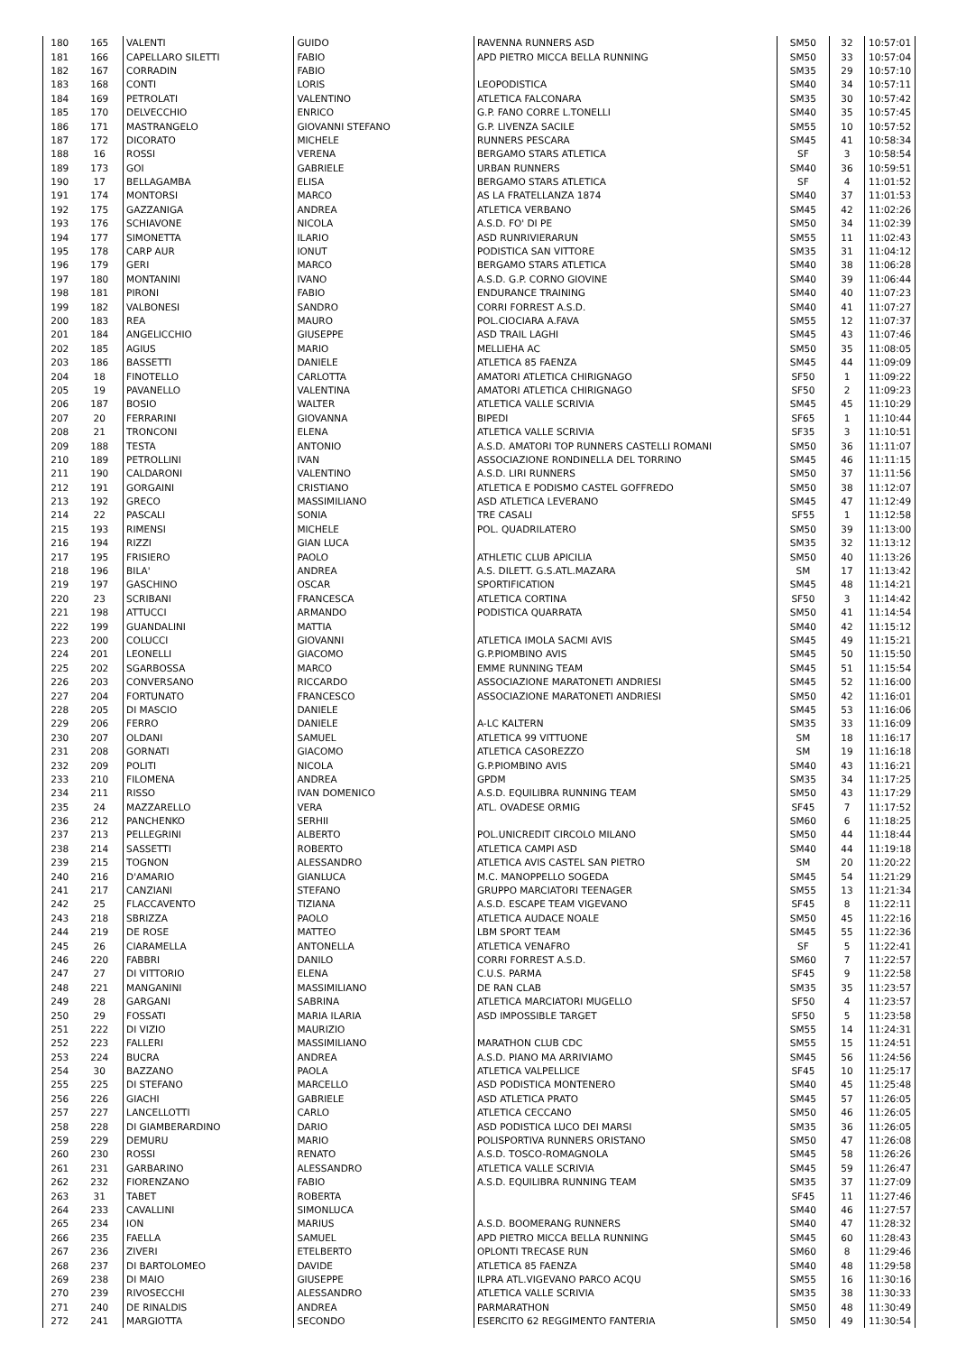| 180 | 165 | VALENTI | GUIDO | RAVENNA RUNNERS ASD | SM50 | 32 | 10:57:01 |
| 181 | 166 | CAPELLARO SILETTI | FABIO | APD PIETRO MICCA BELLA RUNNING | SM50 | 33 | 10:57:04 |
| 182 | 167 | CORRADIN | FABIO | | SM35 | 29 | 10:57:10 |
| 183 | 168 | CONTI | LORIS | LEOPODISTICA | SM40 | 34 | 10:57:11 |
| 184 | 169 | PETROLATI | VALENTINO | ATLETICA FALCONARA | SM35 | 30 | 10:57:42 |
| 185 | 170 | DELVECCHIO | ENRICO | G.P. FANO CORRE L.TONELLI | SM40 | 35 | 10:57:45 |
| 186 | 171 | MASTRANGELO | GIOVANNI STEFANO | G.P. LIVENZA SACILE | SM55 | 10 | 10:57:52 |
| 187 | 172 | DICORATO | MICHELE | RUNNERS PESCARA | SM45 | 41 | 10:58:34 |
| 188 | 16 | ROSSI | VERENA | BERGAMO STARS ATLETICA | SF | 3 | 10:58:54 |
| 189 | 173 | GOI | GABRIELE | URBAN RUNNERS | SM40 | 36 | 10:59:51 |
| 190 | 17 | BELLAGAMBA | ELISA | BERGAMO STARS ATLETICA | SF | 4 | 11:01:52 |
| 191 | 174 | MONTORSI | MARCO | AS LA FRATELLANZA 1874 | SM40 | 37 | 11:01:53 |
| 192 | 175 | GAZZANIGA | ANDREA | ATLETICA VERBANO | SM45 | 42 | 11:02:26 |
| 193 | 176 | SCHIAVONE | NICOLA | A.S.D. FO' DI PE | SM50 | 34 | 11:02:39 |
| 194 | 177 | SIMONETTA | ILARIO | ASD RUNRIVIERARUN | SM55 | 11 | 11:02:43 |
| 195 | 178 | CARP AUR | IONUT | PODISTICA SAN VITTORE | SM35 | 31 | 11:04:12 |
| 196 | 179 | GERI | MARCO | BERGAMO STARS ATLETICA | SM40 | 38 | 11:06:28 |
| 197 | 180 | MONTANINI | IVANO | A.S.D. G.P. CORNO GIOVINE | SM40 | 39 | 11:06:44 |
| 198 | 181 | PIRONI | FABIO | ENDURANCE TRAINING | SM40 | 40 | 11:07:23 |
| 199 | 182 | VALBONESI | SANDRO | CORRI FORREST A.S.D. | SM40 | 41 | 11:07:27 |
| 200 | 183 | REA | MAURO | POL.CIOCIARA A.FAVA | SM55 | 12 | 11:07:37 |
| 201 | 184 | ANGELICCHIO | GIUSEPPE | ASD TRAIL LAGHI | SM45 | 43 | 11:07:46 |
| 202 | 185 | AGIUS | MARIO | MELLIEHA AC | SM50 | 35 | 11:08:05 |
| 203 | 186 | BASSETTI | DANIELE | ATLETICA 85 FAENZA | SM45 | 44 | 11:09:09 |
| 204 | 18 | FINOTELLO | CARLOTTA | AMATORI ATLETICA CHIRIGNAGO | SF50 | 1 | 11:09:22 |
| 205 | 19 | PAVANELLO | VALENTINA | AMATORI ATLETICA CHIRIGNAGO | SF50 | 2 | 11:09:23 |
| 206 | 187 | BOSIO | WALTER | ATLETICA VALLE SCRIVIA | SM45 | 45 | 11:10:29 |
| 207 | 20 | FERRARINI | GIOVANNA | BIPEDI | SF65 | 1 | 11:10:44 |
| 208 | 21 | TRONCONI | ELENA | ATLETICA VALLE SCRIVIA | SF35 | 3 | 11:10:51 |
| 209 | 188 | TESTA | ANTONIO | A.S.D. AMATORI TOP RUNNERS CASTELLI ROMANI | SM50 | 36 | 11:11:07 |
| 210 | 189 | PETROLLINI | IVAN | ASSOCIAZIONE RONDINELLA DEL TORRINO | SM45 | 46 | 11:11:15 |
| 211 | 190 | CALDARONI | VALENTINO | A.S.D. LIRI RUNNERS | SM50 | 37 | 11:11:56 |
| 212 | 191 | GORGAINI | CRISTIANO | ATLETICA E PODISMO CASTEL GOFFREDO | SM50 | 38 | 11:12:07 |
| 213 | 192 | GRECO | MASSIMILIANO | ASD ATLETICA LEVERANO | SM45 | 47 | 11:12:49 |
| 214 | 22 | PASCALI | SONIA | TRE CASALI | SF55 | 1 | 11:12:58 |
| 215 | 193 | RIMENSI | MICHELE | POL. QUADRILATERO | SM50 | 39 | 11:13:00 |
| 216 | 194 | RIZZI | GIAN LUCA | | SM35 | 32 | 11:13:12 |
| 217 | 195 | FRISIERO | PAOLO | ATHLETIC CLUB APICILIA | SM50 | 40 | 11:13:26 |
| 218 | 196 | BILA' | ANDREA | A.S. DILETT. G.S.ATL.MAZARA | SM | 17 | 11:13:42 |
| 219 | 197 | GASCHINO | OSCAR | SPORTIFICATION | SM45 | 48 | 11:14:21 |
| 220 | 23 | SCRIBANI | FRANCESCA | ATLETICA CORTINA | SF50 | 3 | 11:14:42 |
| 221 | 198 | ATTUCCI | ARMANDO | PODISTICA QUARRATA | SM50 | 41 | 11:14:54 |
| 222 | 199 | GUANDALINI | MATTIA | | SM40 | 42 | 11:15:12 |
| 223 | 200 | COLUCCI | GIOVANNI | ATLETICA IMOLA SACMI AVIS | SM45 | 49 | 11:15:21 |
| 224 | 201 | LEONELLI | GIACOMO | G.P.PIOMBINO AVIS | SM45 | 50 | 11:15:50 |
| 225 | 202 | SGARBOSSA | MARCO | EMME RUNNING TEAM | SM45 | 51 | 11:15:54 |
| 226 | 203 | CONVERSANO | RICCARDO | ASSOCIAZIONE MARATONETI ANDRIESI | SM45 | 52 | 11:16:00 |
| 227 | 204 | FORTUNATO | FRANCESCO | ASSOCIAZIONE MARATONETI ANDRIESI | SM50 | 42 | 11:16:01 |
| 228 | 205 | DI MASCIO | DANIELE | | SM45 | 53 | 11:16:06 |
| 229 | 206 | FERRO | DANIELE | A-LC KALTERN | SM35 | 33 | 11:16:09 |
| 230 | 207 | OLDANI | SAMUEL | ATLETICA 99 VITTUONE | SM | 18 | 11:16:17 |
| 231 | 208 | GORNATI | GIACOMO | ATLETICA CASOREZZO | SM | 19 | 11:16:18 |
| 232 | 209 | POLITI | NICOLA | G.P.PIOMBINO AVIS | SM40 | 43 | 11:16:21 |
| 233 | 210 | FILOMENA | ANDREA | GPDM | SM35 | 34 | 11:17:25 |
| 234 | 211 | RISSO | IVAN DOMENICO | A.S.D. EQUILIBRA RUNNING TEAM | SM50 | 43 | 11:17:29 |
| 235 | 24 | MAZZARELLO | VERA | ATL. OVADESE ORMIG | SF45 | 7 | 11:17:52 |
| 236 | 212 | PANCHENKO | SERHII | | SM60 | 6 | 11:18:25 |
| 237 | 213 | PELLEGRINI | ALBERTO | POL.UNICREDIT CIRCOLO MILANO | SM50 | 44 | 11:18:44 |
| 238 | 214 | SASSETTI | ROBERTO | ATLETICA CAMPI ASD | SM40 | 44 | 11:19:18 |
| 239 | 215 | TOGNON | ALESSANDRO | ATLETICA AVIS CASTEL SAN PIETRO | SM | 20 | 11:20:22 |
| 240 | 216 | D'AMARIO | GIANLUCA | M.C. MANOPPELLO SOGEDA | SM45 | 54 | 11:21:29 |
| 241 | 217 | CANZIANI | STEFANO | GRUPPO MARCIATORI TEENAGER | SM55 | 13 | 11:21:34 |
| 242 | 25 | FLACCAVENTO | TIZIANA | A.S.D. ESCAPE TEAM VIGEVANO | SF45 | 8 | 11:22:11 |
| 243 | 218 | SBRIZZA | PAOLO | ATLETICA AUDACE NOALE | SM50 | 45 | 11:22:16 |
| 244 | 219 | DE ROSE | MATTEO | LBM SPORT TEAM | SM45 | 55 | 11:22:36 |
| 245 | 26 | CIARAMELLA | ANTONELLA | ATLETICA VENAFRO | SF | 5 | 11:22:41 |
| 246 | 220 | FABBRI | DANILO | CORRI FORREST A.S.D. | SM60 | 7 | 11:22:57 |
| 247 | 27 | DI VITTORIO | ELENA | C.U.S. PARMA | SF45 | 9 | 11:22:58 |
| 248 | 221 | MANGANINI | MASSIMILIANO | DE RAN CLAB | SM35 | 35 | 11:23:57 |
| 249 | 28 | GARGANI | SABRINA | ATLETICA MARCIATORI MUGELLO | SF50 | 4 | 11:23:57 |
| 250 | 29 | FOSSATI | MARIA ILARIA | ASD IMPOSSIBLE TARGET | SF50 | 5 | 11:23:58 |
| 251 | 222 | DI VIZIO | MAURIZIO | | SM55 | 14 | 11:24:31 |
| 252 | 223 | FALLERI | MASSIMILIANO | MARATHON CLUB CDC | SM55 | 15 | 11:24:51 |
| 253 | 224 | BUCRA | ANDREA | A.S.D. PIANO MA ARRIVIAMO | SM45 | 56 | 11:24:56 |
| 254 | 30 | BAZZANO | PAOLA | ATLETICA VALPELLICE | SF45 | 10 | 11:25:17 |
| 255 | 225 | DI STEFANO | MARCELLO | ASD PODISTICA MONTENERO | SM40 | 45 | 11:25:48 |
| 256 | 226 | GIACHI | GABRIELE | ASD ATLETICA PRATO | SM45 | 57 | 11:26:05 |
| 257 | 227 | LANCELLOTTI | CARLO | ATLETICA CECCANO | SM50 | 46 | 11:26:05 |
| 258 | 228 | DI GIAMBERARDINO | DARIO | ASD PODISTICA LUCO DEI MARSI | SM35 | 36 | 11:26:05 |
| 259 | 229 | DEMURU | MARIO | POLISPORTIVA RUNNERS ORISTANO | SM50 | 47 | 11:26:08 |
| 260 | 230 | ROSSI | RENATO | A.S.D. TOSCO-ROMAGNOLA | SM45 | 58 | 11:26:26 |
| 261 | 231 | GARBARINO | ALESSANDRO | ATLETICA VALLE SCRIVIA | SM45 | 59 | 11:26:47 |
| 262 | 232 | FIORENZANO | FABIO | A.S.D. EQUILIBRA RUNNING TEAM | SM35 | 37 | 11:27:09 |
| 263 | 31 | TABET | ROBERTA | | SF45 | 11 | 11:27:46 |
| 264 | 233 | CAVALLINI | SIMONLUCA | | SM40 | 46 | 11:27:57 |
| 265 | 234 | ION | MARIUS | A.S.D. BOOMERANG RUNNERS | SM40 | 47 | 11:28:32 |
| 266 | 235 | FAELLA | SAMUEL | APD PIETRO MICCA BELLA RUNNING | SM45 | 60 | 11:28:43 |
| 267 | 236 | ZIVERI | ETELBERTO | OPLONTI TRECASE RUN | SM60 | 8 | 11:29:46 |
| 268 | 237 | DI BARTOLOMEO | DAVIDE | ATLETICA 85 FAENZA | SM40 | 48 | 11:29:58 |
| 269 | 238 | DI MAIO | GIUSEPPE | ILPRA ATL.VIGEVANO PARCO ACQU | SM55 | 16 | 11:30:16 |
| 270 | 239 | RIVOSECCHI | ALESSANDRO | ATLETICA VALLE SCRIVIA | SM35 | 38 | 11:30:33 |
| 271 | 240 | DE RINALDIS | ANDREA | PARMARATHON | SM50 | 48 | 11:30:49 |
| 272 | 241 | MARGIOTTA | SECONDO | ESERCITO 62 REGGIMENTO FANTERIA | SM50 | 49 | 11:30:54 |